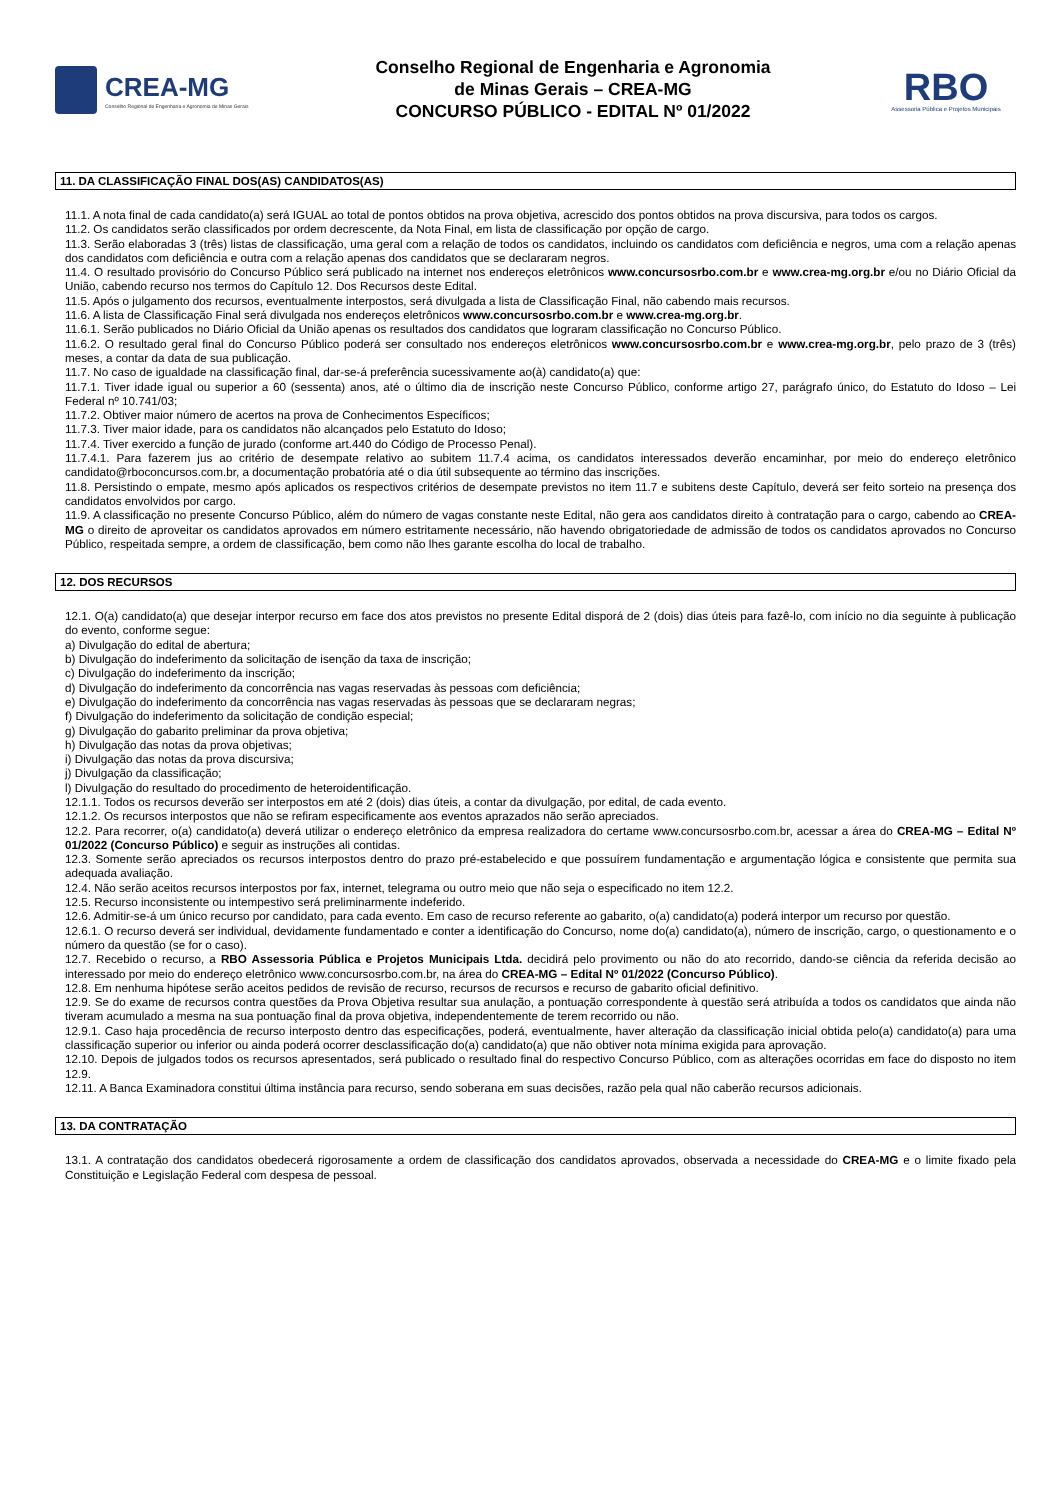CREA-MG
Conselho Regional de Engenharia e Agronomia de Minas Gerais
Conselho Regional de Engenharia e Agronomia
de Minas Gerais – CREA-MG
CONCURSO PÚBLICO - EDITAL Nº 01/2022
RBO
Assessoria Pública e Projetos Municipais
11. DA CLASSIFICAÇÃO FINAL DOS(AS) CANDIDATOS(AS)
11.1. A nota final de cada candidato(a) será IGUAL ao total de pontos obtidos na prova objetiva, acrescido dos pontos obtidos na prova discursiva, para todos os cargos.
11.2. Os candidatos serão classificados por ordem decrescente, da Nota Final, em lista de classificação por opção de cargo.
11.3. Serão elaboradas 3 (três) listas de classificação, uma geral com a relação de todos os candidatos, incluindo os candidatos com deficiência e negros, uma com a relação apenas dos candidatos com deficiência e outra com a relação apenas dos candidatos que se declararam negros.
11.4. O resultado provisório do Concurso Público será publicado na internet nos endereços eletrônicos www.concursosrbo.com.br e www.crea-mg.org.br e/ou no Diário Oficial da União, cabendo recurso nos termos do Capítulo 12. Dos Recursos deste Edital.
11.5. Após o julgamento dos recursos, eventualmente interpostos, será divulgada a lista de Classificação Final, não cabendo mais recursos.
11.6. A lista de Classificação Final será divulgada nos endereços eletrônicos www.concursosrbo.com.br e www.crea-mg.org.br.
11.6.1. Serão publicados no Diário Oficial da União apenas os resultados dos candidatos que lograram classificação no Concurso Público.
11.6.2. O resultado geral final do Concurso Público poderá ser consultado nos endereços eletrônicos www.concursosrbo.com.br e www.crea-mg.org.br, pelo prazo de 3 (três) meses, a contar da data de sua publicação.
11.7. No caso de igualdade na classificação final, dar-se-á preferência sucessivamente ao(à) candidato(a) que:
11.7.1. Tiver idade igual ou superior a 60 (sessenta) anos, até o último dia de inscrição neste Concurso Público, conforme artigo 27, parágrafo único, do Estatuto do Idoso – Lei Federal nº 10.741/03;
11.7.2. Obtiver maior número de acertos na prova de Conhecimentos Específicos;
11.7.3. Tiver maior idade, para os candidatos não alcançados pelo Estatuto do Idoso;
11.7.4. Tiver exercido a função de jurado (conforme art.440 do Código de Processo Penal).
11.7.4.1. Para fazerem jus ao critério de desempate relativo ao subitem 11.7.4 acima, os candidatos interessados deverão encaminhar, por meio do endereço eletrônico candidato@rboconcursos.com.br, a documentação probatória até o dia útil subsequente ao término das inscrições.
11.8. Persistindo o empate, mesmo após aplicados os respectivos critérios de desempate previstos no item 11.7 e subitens deste Capítulo, deverá ser feito sorteio na presença dos candidatos envolvidos por cargo.
11.9. A classificação no presente Concurso Público, além do número de vagas constante neste Edital, não gera aos candidatos direito à contratação para o cargo, cabendo ao CREA-MG o direito de aproveitar os candidatos aprovados em número estritamente necessário, não havendo obrigatoriedade de admissão de todos os candidatos aprovados no Concurso Público, respeitada sempre, a ordem de classificação, bem como não lhes garante escolha do local de trabalho.
12. DOS RECURSOS
12.1. O(a) candidato(a) que desejar interpor recurso em face dos atos previstos no presente Edital disporá de 2 (dois) dias úteis para fazê-lo, com início no dia seguinte à publicação do evento, conforme segue:
a) Divulgação do edital de abertura;
b) Divulgação do indeferimento da solicitação de isenção da taxa de inscrição;
c) Divulgação do indeferimento da inscrição;
d) Divulgação do indeferimento da concorrência nas vagas reservadas às pessoas com deficiência;
e) Divulgação do indeferimento da concorrência nas vagas reservadas às pessoas que se declararam negras;
f) Divulgação do indeferimento da solicitação de condição especial;
g) Divulgação do gabarito preliminar da prova objetiva;
h) Divulgação das notas da prova objetivas;
i) Divulgação das notas da prova discursiva;
j) Divulgação da classificação;
l) Divulgação do resultado do procedimento de heteroidentificação.
12.1.1. Todos os recursos deverão ser interpostos em até 2 (dois) dias úteis, a contar da divulgação, por edital, de cada evento.
12.1.2. Os recursos interpostos que não se refiram especificamente aos eventos aprazados não serão apreciados.
12.2. Para recorrer, o(a) candidato(a) deverá utilizar o endereço eletrônico da empresa realizadora do certame www.concursosrbo.com.br, acessar a área do CREA-MG – Edital Nº 01/2022 (Concurso Público) e seguir as instruções ali contidas.
12.3. Somente serão apreciados os recursos interpostos dentro do prazo pré-estabelecido e que possuírem fundamentação e argumentação lógica e consistente que permita sua adequada avaliação.
12.4. Não serão aceitos recursos interpostos por fax, internet, telegrama ou outro meio que não seja o especificado no item 12.2.
12.5. Recurso inconsistente ou intempestivo será preliminarmente indeferido.
12.6. Admitir-se-á um único recurso por candidato, para cada evento. Em caso de recurso referente ao gabarito, o(a) candidato(a) poderá interpor um recurso por questão.
12.6.1. O recurso deverá ser individual, devidamente fundamentado e conter a identificação do Concurso, nome do(a) candidato(a), número de inscrição, cargo, o questionamento e o número da questão (se for o caso).
12.7. Recebido o recurso, a RBO Assessoria Pública e Projetos Municipais Ltda. decidirá pelo provimento ou não do ato recorrido, dando-se ciência da referida decisão ao interessado por meio do endereço eletrônico www.concursosrbo.com.br, na área do CREA-MG – Edital Nº 01/2022 (Concurso Público).
12.8. Em nenhuma hipótese serão aceitos pedidos de revisão de recurso, recursos de recursos e recurso de gabarito oficial definitivo.
12.9. Se do exame de recursos contra questões da Prova Objetiva resultar sua anulação, a pontuação correspondente à questão será atribuída a todos os candidatos que ainda não tiveram acumulado a mesma na sua pontuação final da prova objetiva, independentemente de terem recorrido ou não.
12.9.1. Caso haja procedência de recurso interposto dentro das especificações, poderá, eventualmente, haver alteração da classificação inicial obtida pelo(a) candidato(a) para uma classificação superior ou inferior ou ainda poderá ocorrer desclassificação do(a) candidato(a) que não obtiver nota mínima exigida para aprovação.
12.10. Depois de julgados todos os recursos apresentados, será publicado o resultado final do respectivo Concurso Público, com as alterações ocorridas em face do disposto no item 12.9.
12.11. A Banca Examinadora constitui última instância para recurso, sendo soberana em suas decisões, razão pela qual não caberão recursos adicionais.
13. DA CONTRATAÇÃO
13.1. A contratação dos candidatos obedecerá rigorosamente a ordem de classificação dos candidatos aprovados, observada a necessidade do CREA-MG e o limite fixado pela Constituição e Legislação Federal com despesa de pessoal.